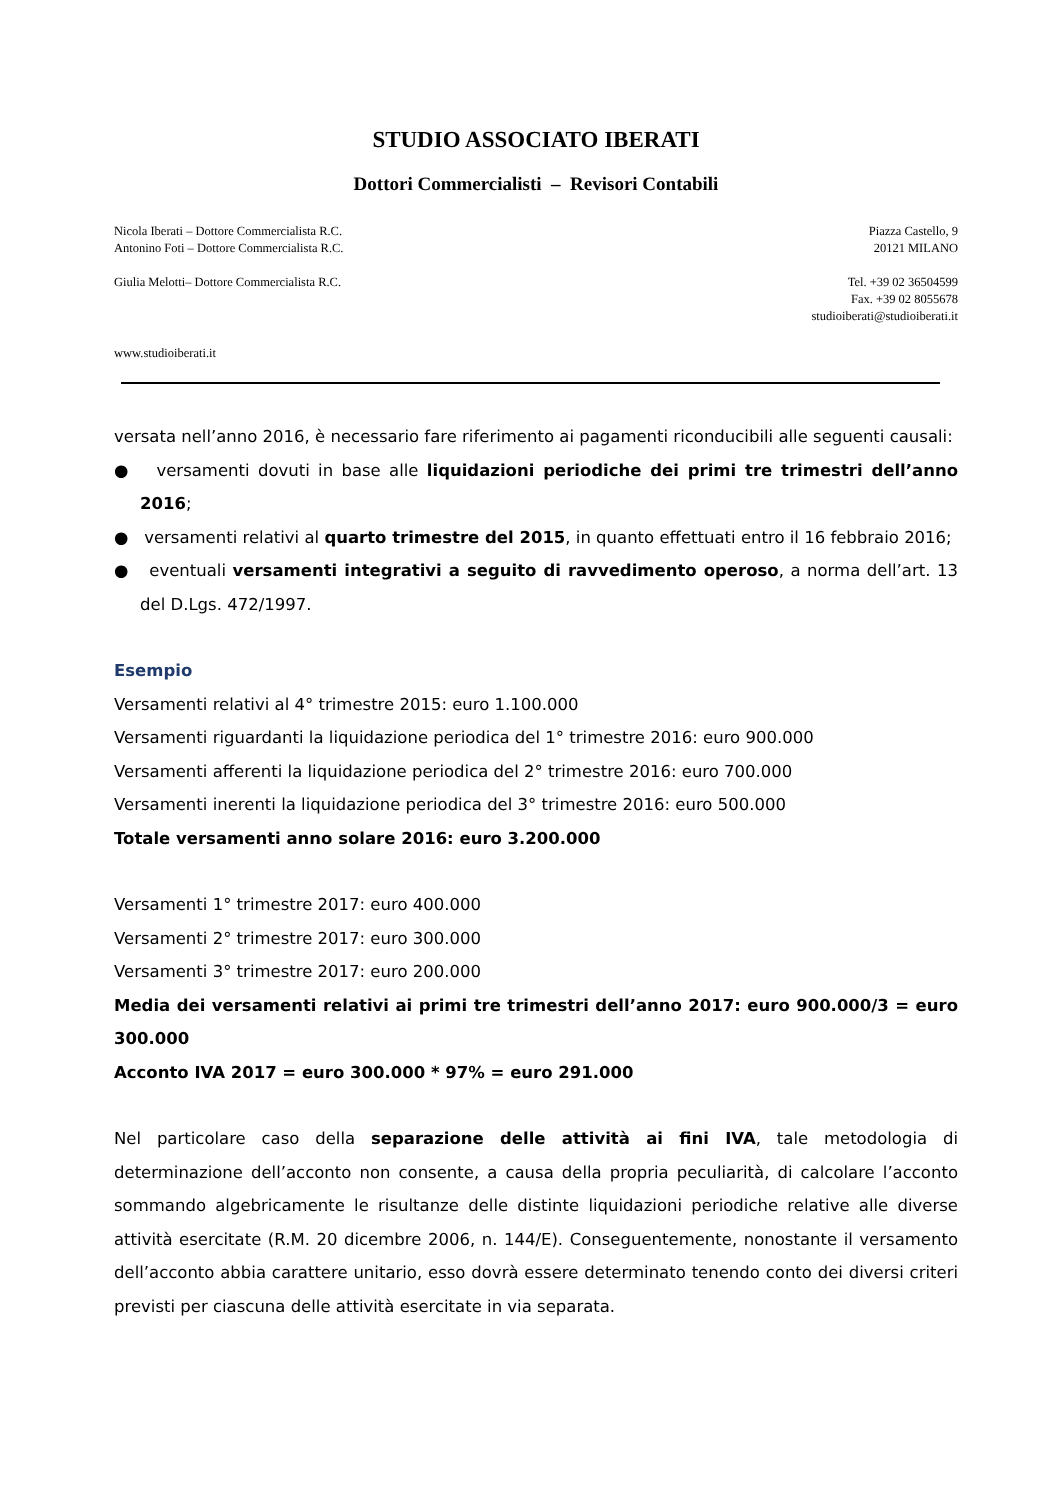STUDIO ASSOCIATO IBERATI
Dottori Commercialisti – Revisori Contabili
Nicola Iberati – Dottore Commercialista R.C.
Antonino Foti – Dottore Commercialista R.C.
Piazza Castello, 9
20121 MILANO
Giulia Melotti– Dottore Commercialista R.C.
Tel. +39 02 36504599
Fax. +39 02 8055678
studioiberati@studioiberati.it
www.studioiberati.it
versata nell’anno 2016, è necessario fare riferimento ai pagamenti riconducibili alle seguenti causali:
● versamenti dovuti in base alle liquidazioni periodiche dei primi tre trimestri dell’anno 2016;
● versamenti relativi al quarto trimestre del 2015, in quanto effettuati entro il 16 febbraio 2016;
● eventuali versamenti integrativi a seguito di ravvedimento operoso, a norma dell’art. 13 del D.Lgs. 472/1997.
Esempio
Versamenti relativi al 4° trimestre 2015: euro 1.100.000
Versamenti riguardanti la liquidazione periodica del 1° trimestre 2016: euro 900.000
Versamenti afferenti la liquidazione periodica del 2° trimestre 2016: euro 700.000
Versamenti inerenti la liquidazione periodica del 3° trimestre 2016: euro 500.000
Totale versamenti anno solare 2016: euro 3.200.000
Versamenti 1° trimestre 2017: euro 400.000
Versamenti 2° trimestre 2017: euro 300.000
Versamenti 3° trimestre 2017: euro 200.000
Media dei versamenti relativi ai primi tre trimestri dell’anno 2017: euro 900.000/3 = euro 300.000
Acconto IVA 2017 = euro 300.000 * 97% = euro 291.000
Nel particolare caso della separazione delle attività ai fini IVA, tale metodologia di determinazione dell’acconto non consente, a causa della propria peculiarità, di calcolare l’acconto sommando algebricamente le risultanze delle distinte liquidazioni periodiche relative alle diverse attività esercitate (R.M. 20 dicembre 2006, n. 144/E). Conseguentemente, nonostante il versamento dell’acconto abbia carattere unitario, esso dovrà essere determinato tenendo conto dei diversi criteri previsti per ciascuna delle attività esercitate in via separata.